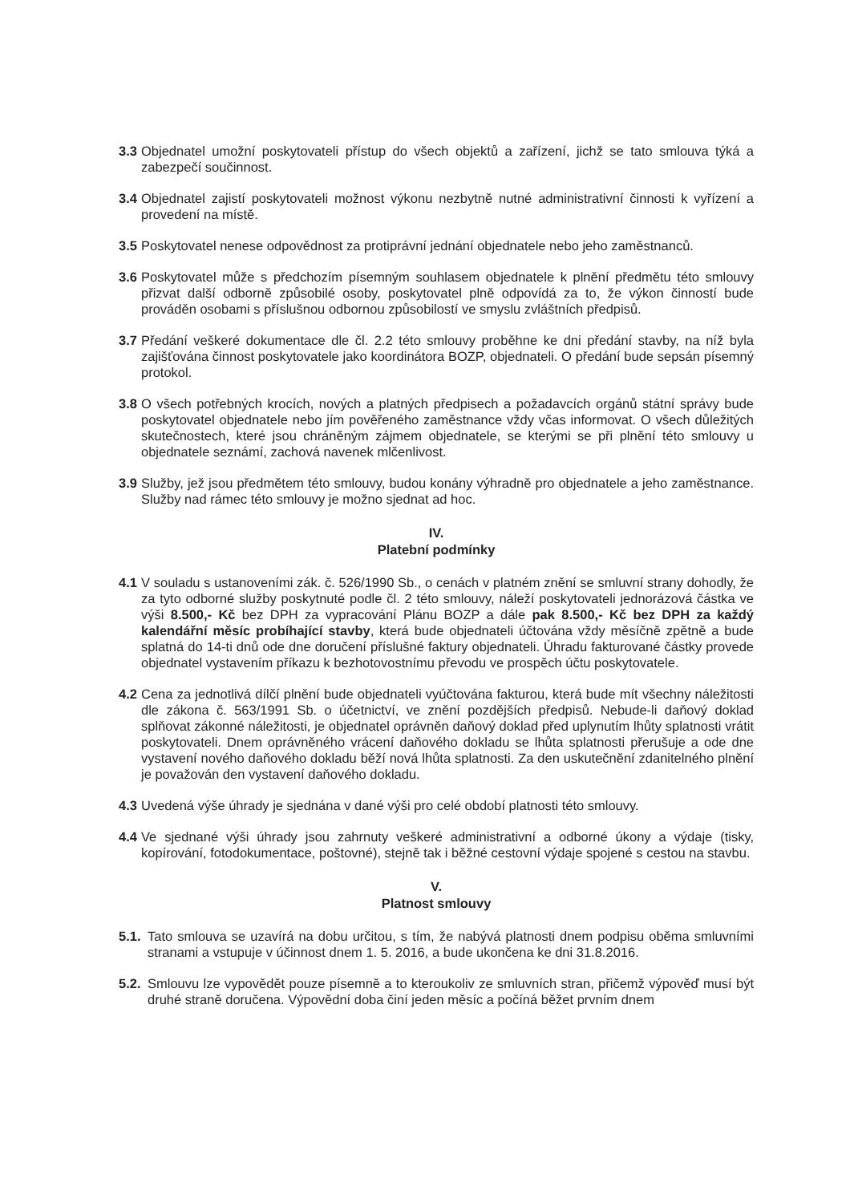3.3 Objednatel umožní poskytovateli přístup do všech objektů a zařízení, jichž se tato smlouva týká a zabezpečí součinnost.
3.4 Objednatel zajistí poskytovateli možnost výkonu nezbytně nutné administrativní činnosti k vyřízení a provedení na místě.
3.5 Poskytovatel nenese odpovědnost za protiprávní jednání objednatele nebo jeho zaměstnanců.
3.6 Poskytovatel může s předchozím písemným souhlasem objednatele k plnění předmětu této smlouvy přizvat další odborně způsobilé osoby, poskytovatel plně odpovídá za to, že výkon činností bude prováděn osobami s příslušnou odbornou způsobilostí ve smyslu zvláštních předpisů.
3.7 Předání veškeré dokumentace dle čl. 2.2 této smlouvy proběhne ke dni předání stavby, na níž byla zajišťována činnost poskytovatele jako koordinátora BOZP, objednateli. O předání bude sepsán písemný protokol.
3.8 O všech potřebných krocích, nových a platných předpisech a požadavcích orgánů státní správy bude poskytovatel objednatele nebo jím pověřeného zaměstnance vždy včas informovat. O všech důležitých skutečnostech, které jsou chráněným zájmem objednatele, se kterými se při plnění této smlouvy u objednatele seznámí, zachová navenek mlčenlivost.
3.9 Služby, jež jsou předmětem této smlouvy, budou konány výhradně pro objednatele a jeho zaměstnance. Služby nad rámec této smlouvy je možno sjednat ad hoc.
IV.
Platební podmínky
4.1 V souladu s ustanoveními zák. č. 526/1990 Sb., o cenách v platném znění se smluvní strany dohodly, že za tyto odborné služby poskytnuté podle čl. 2 této smlouvy, náleží poskytovateli jednorázová částka ve výši 8.500,- Kč bez DPH za vypracování Plánu BOZP a dále pak 8.500,- Kč bez DPH za každý kalendářní měsíc probíhající stavby, která bude objednateli účtována vždy měsíčně zpětně a bude splatná do 14-ti dnů ode dne doručení příslušné faktury objednateli. Úhradu fakturované částky provede objednatel vystavením příkazu k bezhotovostnímu převodu ve prospěch účtu poskytovatele.
4.2 Cena za jednotlivá dílčí plnění bude objednateli vyúčtována fakturou, která bude mít všechny náležitosti dle zákona č. 563/1991 Sb. o účetnictví, ve znění pozdějších předpisů. Nebude-li daňový doklad splňovat zákonné náležitosti, je objednatel oprávněn daňový doklad před uplynutím lhůty splatnosti vrátit poskytovateli. Dnem oprávněného vrácení daňového dokladu se lhůta splatnosti přerušuje a ode dne vystavení nového daňového dokladu běží nová lhůta splatnosti. Za den uskutečnění zdanitelného plnění je považován den vystavení daňového dokladu.
4.3 Uvedená výše úhrady je sjednána v dané výši pro celé období platnosti této smlouvy.
4.4 Ve sjednané výši úhrady jsou zahrnuty veškeré administrativní a odborné úkony a výdaje (tisky, kopírování, fotodokumentace, poštovné), stejně tak i běžné cestovní výdaje spojené s cestou na stavbu.
V.
Platnost smlouvy
5.1. Tato smlouva se uzavírá na dobu určitou, s tím, že nabývá platnosti dnem podpisu oběma smluvními stranami a vstupuje v účinnost dnem 1. 5. 2016, a bude ukončena ke dni 31.8.2016.
5.2. Smlouvu lze vypovědět pouze písemně a to kteroukoliv ze smluvních stran, přičemž výpověď musí být druhé straně doručena. Výpovědní doba činí jeden měsíc a počíná běžet prvním dnem